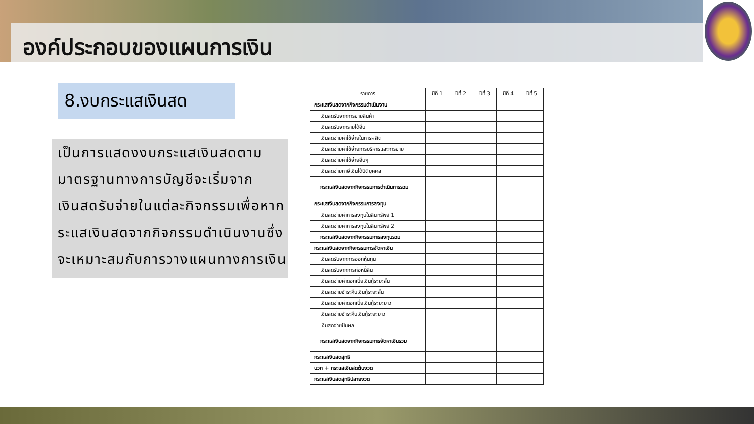องค์ประกอบของแผนการเงิน
8.งบกระแสเงินสด
เป็นการแสดงงบกระแสเงินสดตามมาตรฐานทางการบัญชีจะเริ่มจากเงินสดรับจ่ายในแต่ละกิจกรรมเพื่อหากระแสเงินสดจากกิจกรรมดำเนินงานซึ่งจะเหมาะสมกับการวางแผนทางการเงิน
| รายการ | ปีที่ 1 | ปีที่ 2 | ปีที่ 3 | ปีที่ 4 | ปีที่ 5 |
| --- | --- | --- | --- | --- | --- |
| กระแสเงินสดจากกิจกรรมดำเนินงาน | | | | | |
| เงินสดรับจากการขายสินค้า | | | | | |
| เงินสดรับจากรายได้อื่น | | | | | |
| เงินสดจ่ายค่าใช้จ่ายในการผลิต | | | | | |
| เงินสดจ่ายค่าใช้จ่ายการบริหารและการขาย | | | | | |
| เงินสดจ่ายค่าใช้จ่ายอื่นๆ | | | | | |
| เงินสดจ่ายภาษีเงินได้นิติบุคคล | | | | | |
| กระแสเงินสดจากกิจกรรมการดำเนินการรวม | | | | | |
| กระแสเงินสดจากกิจกรรมการลงทุน | | | | | |
| เงินสดจ่ายค่าการลงทุนในสินทรัพย์ 1 | | | | | |
| เงินสดจ่ายค่าการลงทุนในสินทรัพย์ 2 | | | | | |
| กระแสเงินสดจากกิจกรรมการลงทุนรวม | | | | | |
| กระแสเงินสดจากกิจกรรมการจัดหาเงิน | | | | | |
| เงินสดรับจากการออกหุ้นทุน | | | | | |
| เงินสดรับจากการก่อหนี้สิน | | | | | |
| เงินสดจ่ายค่าดอกเบี้ยเงินกู้ระยะสั้น | | | | | |
| เงินสดจ่ายชำระคืนเงินกู้ระยะสั้น | | | | | |
| เงินสดจ่ายค่าดอกเบี้ยเงินกู้ระยะยาว | | | | | |
| เงินสดจ่ายชำระคืนเงินกู้ระยะยาว | | | | | |
| เงินสดจ่ายปันผล | | | | | |
| กระแสเงินสดจากกิจกรรมการจัดหาเงินรวม | | | | | |
| กระแสเงินสดสุทธิ | | | | | |
| บวก + กระแสเงินสดต้นงวด | | | | | |
| กระแสเงินสดสุทธิปลายงวด | | | | | |